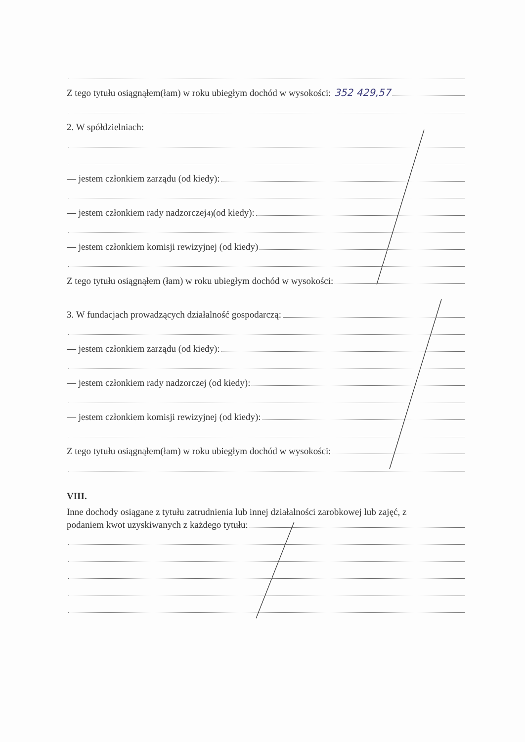Z tego tytułu osiągnąłem(łam) w roku ubiegłym dochód w wysokości: 352 429,57
2. W spółdzielniach:
— jestem członkiem zarządu (od kiedy):
— jestem członkiem rady nadzorczej <sup>4)</sup> (od kiedy):
— jestem członkiem komisji rewizyjnej (od kiedy)
Z tego tytułu osiągnąłem (łam) w roku ubiegłym dochód w wysokości:
3. W fundacjach prowadzących działalność gospodarczą:
— jestem członkiem zarządu (od kiedy):
— jestem członkiem rady nadzorczej (od kiedy):
— jestem członkiem komisji rewizyjnej (od kiedy):
Z tego tytułu osiągnąłem(łam) w roku ubiegłym dochód w wysokości:
VIII.
Inne dochody osiągane z tytułu zatrudnienia lub innej działalności zarobkowej lub zajęć, z
podaniem kwot uzyskiwanych z każdego tytułu: